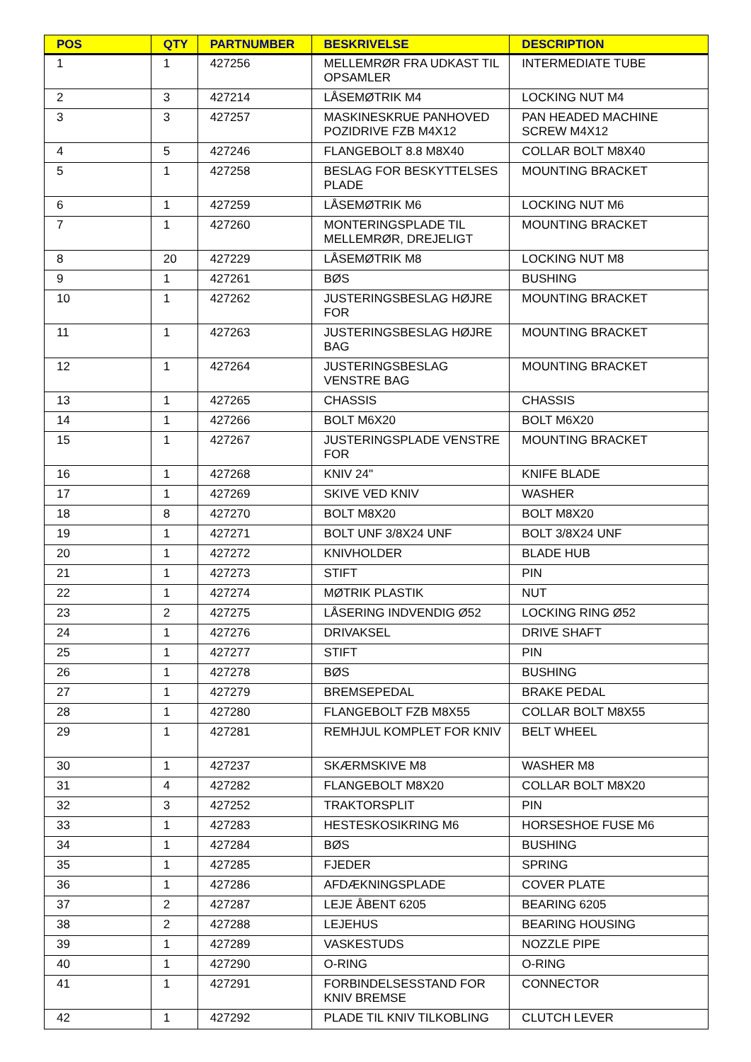| POS | QTY | PARTNUMBER | BESKRIVELSE | DESCRIPTION |
| --- | --- | --- | --- | --- |
| 1 | 1 | 427256 | MELLEMRØR FRA UDKAST TIL OPSAMLER | INTERMEDIATE TUBE |
| 2 | 3 | 427214 | LÅSEMØTRIK M4 | LOCKING NUT M4 |
| 3 | 3 | 427257 | MASKINESKRUE PANHOVED POZIDRIVE FZB M4X12 | PAN HEADED MACHINE SCREW M4X12 |
| 4 | 5 | 427246 | FLANGEBOLT 8.8 M8X40 | COLLAR BOLT M8X40 |
| 5 | 1 | 427258 | BESLAG FOR BESKYTTELSES PLADE | MOUNTING BRACKET |
| 6 | 1 | 427259 | LÅSEMØTRIK M6 | LOCKING NUT M6 |
| 7 | 1 | 427260 | MONTERINGSPLADE TIL MELLEMRØR, DREJELIGT | MOUNTING BRACKET |
| 8 | 20 | 427229 | LÅSEMØTRIK M8 | LOCKING NUT M8 |
| 9 | 1 | 427261 | BØS | BUSHING |
| 10 | 1 | 427262 | JUSTERINGSBESLAG HØJRE FOR | MOUNTING BRACKET |
| 11 | 1 | 427263 | JUSTERINGSBESLAG HØJRE BAG | MOUNTING BRACKET |
| 12 | 1 | 427264 | JUSTERINGSBESLAG VENSTRE BAG | MOUNTING BRACKET |
| 13 | 1 | 427265 | CHASSIS | CHASSIS |
| 14 | 1 | 427266 | BOLT M6X20 | BOLT M6X20 |
| 15 | 1 | 427267 | JUSTERINGSPLADE VENSTRE FOR | MOUNTING BRACKET |
| 16 | 1 | 427268 | KNIV 24" | KNIFE BLADE |
| 17 | 1 | 427269 | SKIVE VED KNIV | WASHER |
| 18 | 8 | 427270 | BOLT M8X20 | BOLT M8X20 |
| 19 | 1 | 427271 | BOLT UNF 3/8X24 UNF | BOLT 3/8X24 UNF |
| 20 | 1 | 427272 | KNIVHOLDER | BLADE HUB |
| 21 | 1 | 427273 | STIFT | PIN |
| 22 | 1 | 427274 | MØTRIK PLASTIK | NUT |
| 23 | 2 | 427275 | LÅSERING INDVENDIG Ø52 | LOCKING RING Ø52 |
| 24 | 1 | 427276 | DRIVAKSEL | DRIVE SHAFT |
| 25 | 1 | 427277 | STIFT | PIN |
| 26 | 1 | 427278 | BØS | BUSHING |
| 27 | 1 | 427279 | BREMSEPEDAL | BRAKE PEDAL |
| 28 | 1 | 427280 | FLANGEBOLT FZB M8X55 | COLLAR BOLT M8X55 |
| 29 | 1 | 427281 | REMHJUL KOMPLET FOR KNIV | BELT WHEEL |
| 30 | 1 | 427237 | SKÆRMSKIVE M8 | WASHER M8 |
| 31 | 4 | 427282 | FLANGEBOLT M8X20 | COLLAR BOLT M8X20 |
| 32 | 3 | 427252 | TRAKTORSPLIT | PIN |
| 33 | 1 | 427283 | HESTESKOSIKRING M6 | HORSESHOE FUSE M6 |
| 34 | 1 | 427284 | BØS | BUSHING |
| 35 | 1 | 427285 | FJEDER | SPRING |
| 36 | 1 | 427286 | AFDÆKNINGSPLADE | COVER PLATE |
| 37 | 2 | 427287 | LEJE ÅBENT 6205 | BEARING 6205 |
| 38 | 2 | 427288 | LEJEHUS | BEARING HOUSING |
| 39 | 1 | 427289 | VASKESTUDS | NOZZLE PIPE |
| 40 | 1 | 427290 | O-RING | O-RING |
| 41 | 1 | 427291 | FORBINDELSESSTAND FOR KNIV BREMSE | CONNECTOR |
| 42 | 1 | 427292 | PLADE TIL KNIV TILKOBLING | CLUTCH LEVER |